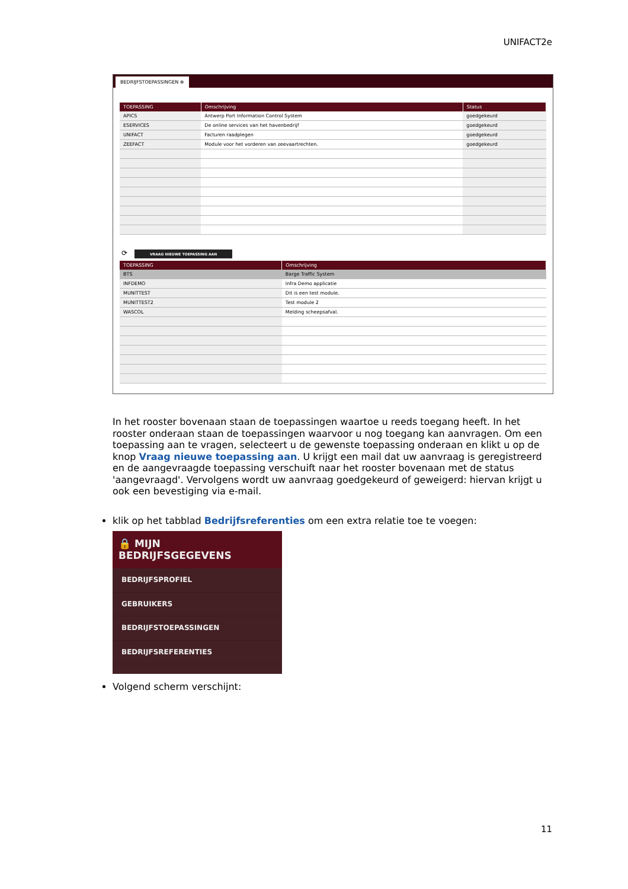UNIFACT2e
BEDRIJFSTOEPASSINGEN ⊗
| TOEPASSING | Omschrijving | Status |
| --- | --- | --- |
| APICS | Antwerp Port Information Control System | goedgekeurd |
| ESERVICES | De online services van het havenbedrijf | goedgekeurd |
| UNIFACT | Facturen raadplegen | goedgekeurd |
| ZEEFACT | Module voor het vorderen van zeevaartrechten. | goedgekeurd |
⟳ VRAAG NIEUWE TOEPASSING AAN
| TOEPASSING | Omschrijving |
| --- | --- |
| BTS | Barge Traffic System |
| INFDEMO | Infra Demo applicatie |
| MUNITTEST | Dit is een test module. |
| MUNITTEST2 | Test module 2 |
| WASCOL | Melding scheepsafval. |
In het rooster bovenaan staan de toepassingen waartoe u reeds toegang heeft. In het rooster onderaan staan de toepassingen waarvoor u nog toegang kan aanvragen. Om een toepassing aan te vragen, selecteert u de gewenste toepassing onderaan en klikt u op de knop Vraag nieuwe toepassing aan. U krijgt een mail dat uw aanvraag is geregistreerd en de aangevraagde toepassing verschuift naar het rooster bovenaan met de status 'aangevraagd'. Vervolgens wordt uw aanvraag goedgekeurd of geweigerd: hiervan krijgt u ook een bevestiging via e-mail.
klik op het tabblad Bedrijfsreferenties om een extra relatie toe te voegen:
🔒 MIJN BEDRIJFSGEGEVENS
BEDRIJFSPROFIEL
GEBRUIKERS
BEDRIJFSTOEPASSINGEN
BEDRIJFSREFERENTIES
Volgend scherm verschijnt:
11